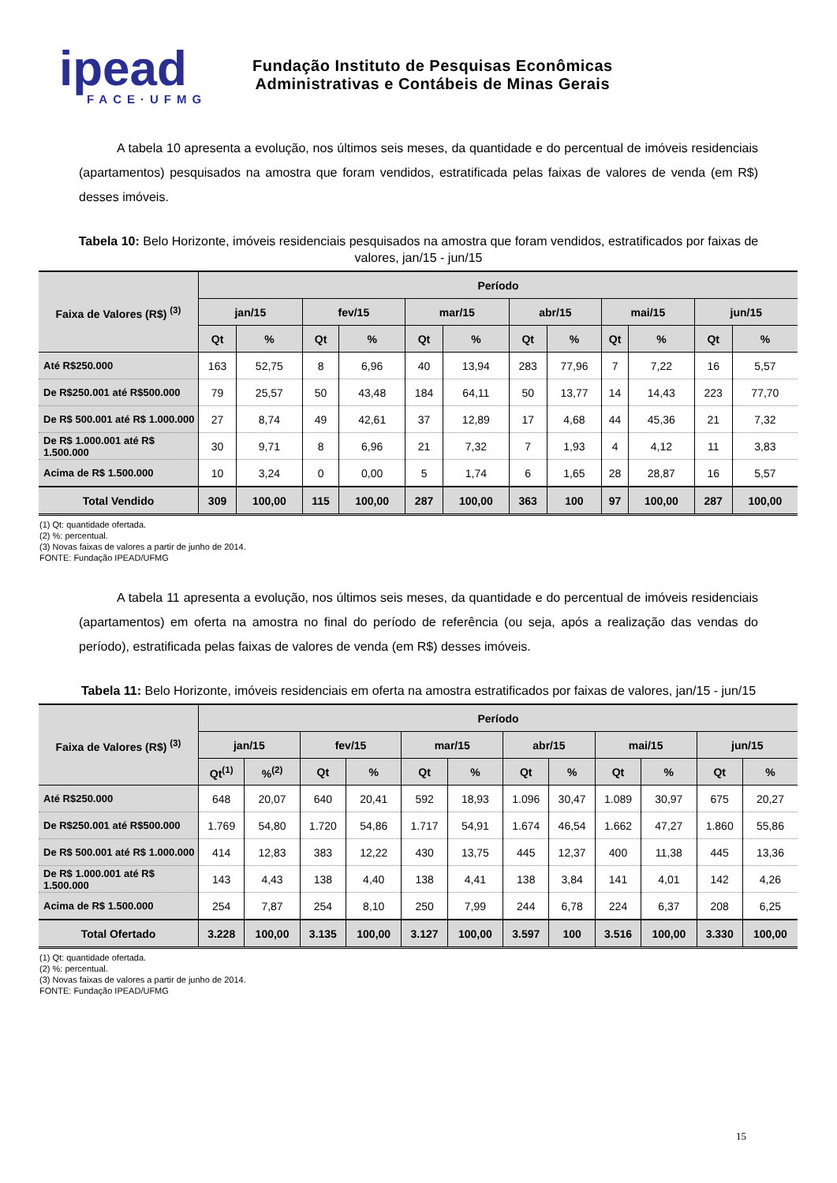ipead
FACE·UFMG
Fundação Instituto de Pesquisas Econômicas
Administrativas e Contábeis de Minas Gerais
A tabela 10 apresenta a evolução, nos últimos seis meses, da quantidade e do percentual de imóveis residenciais (apartamentos) pesquisados na amostra que foram vendidos, estratificada pelas faixas de valores de venda (em R$) desses imóveis.
Tabela 10: Belo Horizonte, imóveis residenciais pesquisados na amostra que foram vendidos, estratificados por faixas de valores, jan/15 - jun/15
| Faixa de Valores (R$) <sup>(3)</sup> | Período | | | | | | | | | | | |
| --- | --- | --- | --- | --- | --- | --- | --- | --- | --- | --- | --- | --- |
| | jan/15 | | fev/15 | | mar/15 | | abr/15 | | mai/15 | | jun/15 | |
| | Qt | % | Qt | % | Qt | % | Qt | % | Qt | % | Qt | % |
| Até R$250.000 | 163 | 52,75 | 8 | 6,96 | 40 | 13,94 | 283 | 77,96 | 7 | 7,22 | 16 | 5,57 |
| De R$250.001 até R$500.000 | 79 | 25,57 | 50 | 43,48 | 184 | 64,11 | 50 | 13,77 | 14 | 14,43 | 223 | 77,70 |
| De R$ 500.001 até R$ 1.000.000 | 27 | 8,74 | 49 | 42,61 | 37 | 12,89 | 17 | 4,68 | 44 | 45,36 | 21 | 7,32 |
| De R$ 1.000.001 até R$ 1.500.000 | 30 | 9,71 | 8 | 6,96 | 21 | 7,32 | 7 | 1,93 | 4 | 4,12 | 11 | 3,83 |
| Acima de R$ 1.500.000 | 10 | 3,24 | 0 | 0,00 | 5 | 1,74 | 6 | 1,65 | 28 | 28,87 | 16 | 5,57 |
| Total Vendido | 309 | 100,00 | 115 | 100,00 | 287 | 100,00 | 363 | 100 | 97 | 100,00 | 287 | 100,00 |
(1) Qt: quantidade ofertada.
(2) %: percentual.
(3) Novas faixas de valores a partir de junho de 2014.
FONTE: Fundação IPEAD/UFMG
A tabela 11 apresenta a evolução, nos últimos seis meses, da quantidade e do percentual de imóveis residenciais (apartamentos) em oferta na amostra no final do período de referência (ou seja, após a realização das vendas do período), estratificada pelas faixas de valores de venda (em R$) desses imóveis.
Tabela 11: Belo Horizonte, imóveis residenciais em oferta na amostra estratificados por faixas de valores, jan/15 - jun/15
| Faixa de Valores (R$) <sup>(3)</sup> | Período | | | | | | | | | | | |
| --- | --- | --- | --- | --- | --- | --- | --- | --- | --- | --- | --- | --- |
| | jan/15 | | fev/15 | | mar/15 | | abr/15 | | mai/15 | | jun/15 | |
| | Qt<sup>(1)</sup> | %<sup>(2)</sup> | Qt | % | Qt | % | Qt | % | Qt | % | Qt | % |
| Até R$250.000 | 648 | 20,07 | 640 | 20,41 | 592 | 18,93 | 1.096 | 30,47 | 1.089 | 30,97 | 675 | 20,27 |
| De R$250.001 até R$500.000 | 1.769 | 54,80 | 1.720 | 54,86 | 1.717 | 54,91 | 1.674 | 46,54 | 1.662 | 47,27 | 1.860 | 55,86 |
| De R$ 500.001 até R$ 1.000.000 | 414 | 12,83 | 383 | 12,22 | 430 | 13,75 | 445 | 12,37 | 400 | 11,38 | 445 | 13,36 |
| De R$ 1.000.001 até R$ 1.500.000 | 143 | 4,43 | 138 | 4,40 | 138 | 4,41 | 138 | 3,84 | 141 | 4,01 | 142 | 4,26 |
| Acima de R$ 1.500.000 | 254 | 7,87 | 254 | 8,10 | 250 | 7,99 | 244 | 6,78 | 224 | 6,37 | 208 | 6,25 |
| Total Ofertado | 3.228 | 100,00 | 3.135 | 100,00 | 3.127 | 100,00 | 3.597 | 100 | 3.516 | 100,00 | 3.330 | 100,00 |
(1) Qt: quantidade ofertada.
(2) %: percentual.
(3) Novas faixas de valores a partir de junho de 2014.
FONTE: Fundação IPEAD/UFMG
15